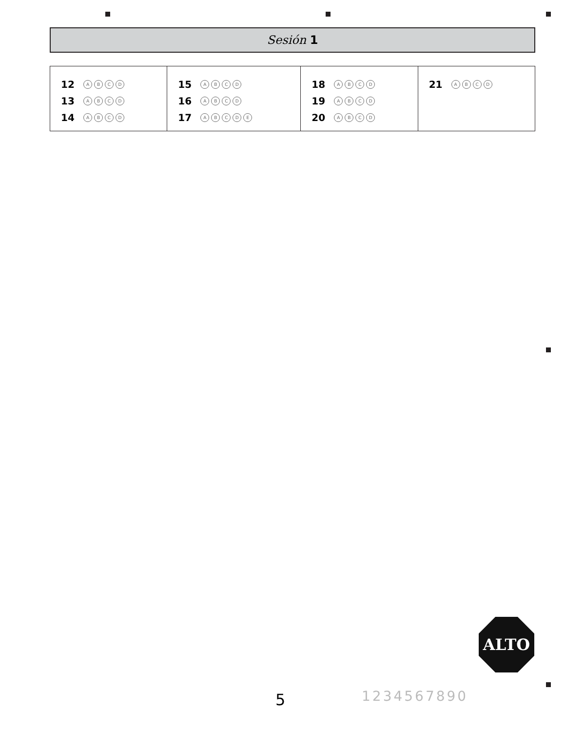Sesión 1
| 12 A B C D 13 A B C D 14 A B C D | 15 A B C D 16 A B C D 17 A B C D E | 18 A B C D 19 A B C D 20 A B C D | 21 A B C D |
ALTO
5 1234567890